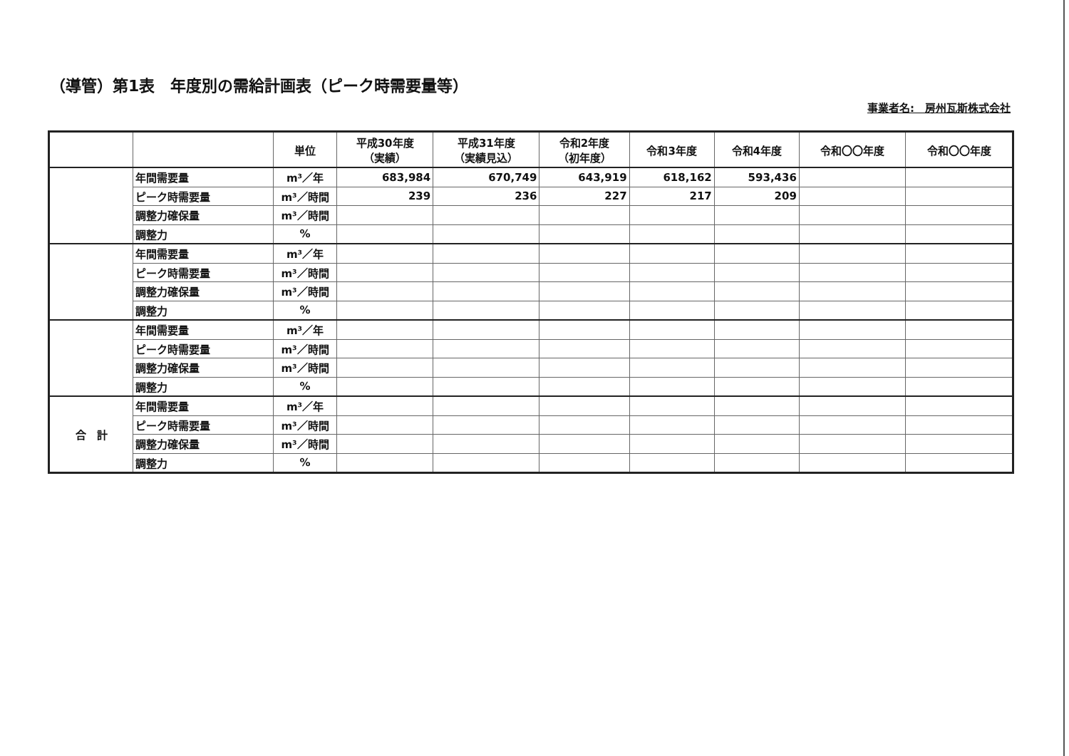（導管）第1表　年度別の需給計画表（ピーク時需要量等）
事業者名:　房州瓦斯株式会社
| | | 単位 | 平成30年度 （実績） | 平成31年度 （実績見込） | 令和2年度 （初年度） | 令和3年度 | 令和4年度 | 令和〇〇年度 | 令和〇〇年度 |
| --- | --- | --- | --- | --- | --- | --- | --- | --- | --- |
| | 年間需要量 | m³／年 | 683,984 | 670,749 | 643,919 | 618,162 | 593,436 | | |
| | ピーク時需要量 | m³／時間 | 239 | 236 | 227 | 217 | 209 | | |
| | 調整力確保量 | m³／時間 | | | | | | | |
| | 調整力 | % | | | | | | | |
| | 年間需要量 | m³／年 | | | | | | | |
| | ピーク時需要量 | m³／時間 | | | | | | | |
| | 調整力確保量 | m³／時間 | | | | | | | |
| | 調整力 | % | | | | | | | |
| | 年間需要量 | m³／年 | | | | | | | |
| | ピーク時需要量 | m³／時間 | | | | | | | |
| | 調整力確保量 | m³／時間 | | | | | | | |
| | 調整力 | % | | | | | | | |
| 合 計 | 年間需要量 | m³／年 | | | | | | | |
| | ピーク時需要量 | m³／時間 | | | | | | | |
| | 調整力確保量 | m³／時間 | | | | | | | |
| | 調整力 | % | | | | | | | |